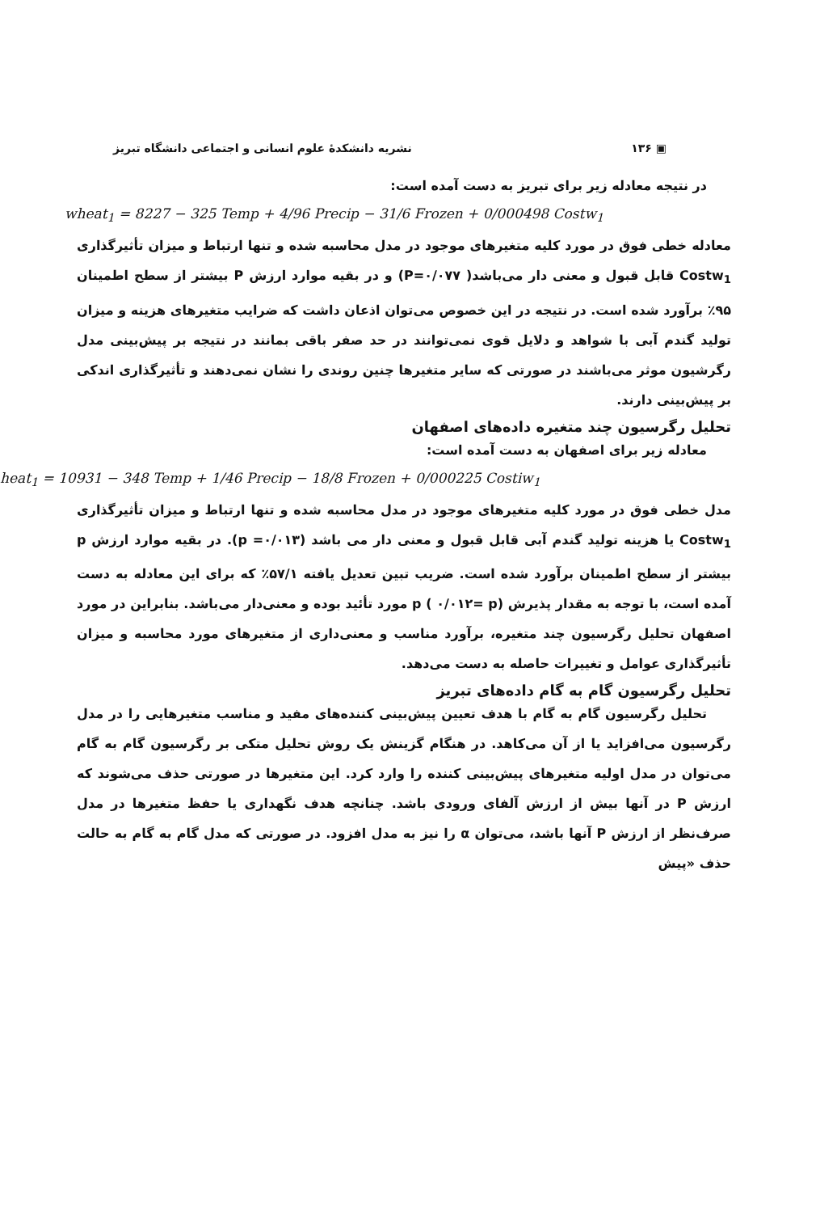▣ ۱۳۶ نشریه دانشکدهٔ علوم انسانی و اجتماعی دانشگاه تبریز
در نتیجه معادله زیر برای تبریز به دست آمده است:
wheat<sub>1</sub> = 8227 − 325 Temp + 4/96 Precip − 31/6 Frozen + 0/000498 Costw<sub>1</sub>
معادله خطی فوق در مورد کلیه متغیرهای موجود در مدل محاسبه شده و تنها ارتباط و میزان تأثیرگذاری Costw<sub>1</sub> قابل قبول و معنی دار می‌باشد( P=۰/۰۷۷) و در بقیه موارد ارزش P بیشتر از سطح اطمینان ۹۵٪ برآورد شده است. در نتیجه در این خصوص می‌توان اذعان داشت که ضرایب متغیرهای هزینه و میزان تولید گندم آبی با شواهد و دلایل قوی نمی‌توانند در حد صفر باقی بمانند در نتیجه بر پیش‌بینی مدل رگرشیون موثر می‌باشند در صورتی که سایر متغیرها چنین روندی را نشان نمی‌دهند و تأثیرگذاری اندکی بر پیش‌بینی دارند.
تحلیل رگرسیون چند متغیره داده‌های اصفهان
معادله زیر برای اصفهان به دست آمده است:
heat<sub>1</sub> = 10931 − 348 Temp + 1/46 Precip − 18/8 Frozen + 0/000225 Costiw<sub>1</sub>
مدل خطی فوق در مورد کلیه متغیرهای موجود در مدل محاسبه شده و تنها ارتباط و میزان تأثیرگذاری Costw<sub>1</sub> یا هزینه تولید گندم آبی قابل قبول و معنی دار می باشد (۰/۰۱۳= p). در بقیه موارد ارزش p بیشتر از سطح اطمینان برآورد شده است. ضریب تبین تعدیل یافته ۵۷/۱٪ که برای این معادله به دست آمده است، با توجه به مقدار پذیرش p ( ۰/۰۱۲= p) مورد تأئید بوده و معنی‌دار می‌باشد. بنابراین در مورد اصفهان تحلیل رگرسیون چند متغیره، برآورد مناسب و معنی‌داری از متغیرهای مورد محاسبه و میزان تأثیرگذاری عوامل و تغییرات حاصله به دست می‌دهد.
تحلیل رگرسیون گام به گام داده‌های تبریز
تحلیل رگرسیون گام به گام با هدف تعیین پیش‌بینی کننده‌های مفید و مناسب متغیرهایی را در مدل رگرسیون می‌افزاید یا از آن می‌کاهد. در هنگام گزینش یک روش تحلیل متکی بر رگرسیون گام به گام می‌توان در مدل اولیه متغیرهای پیش‌بینی کننده را وارد کرد. این متغیرها در صورتی حذف می‌شوند که ارزش P در آنها بیش از ارزش آلفای ورودی باشد. چنانچه هدف نگهداری یا حفظ متغیرها در مدل صرف‌نظر از ارزش P آنها باشد، می‌توان α را نیز به مدل افزود. در صورتی که مدل گام به گام به حالت حذف «پیش